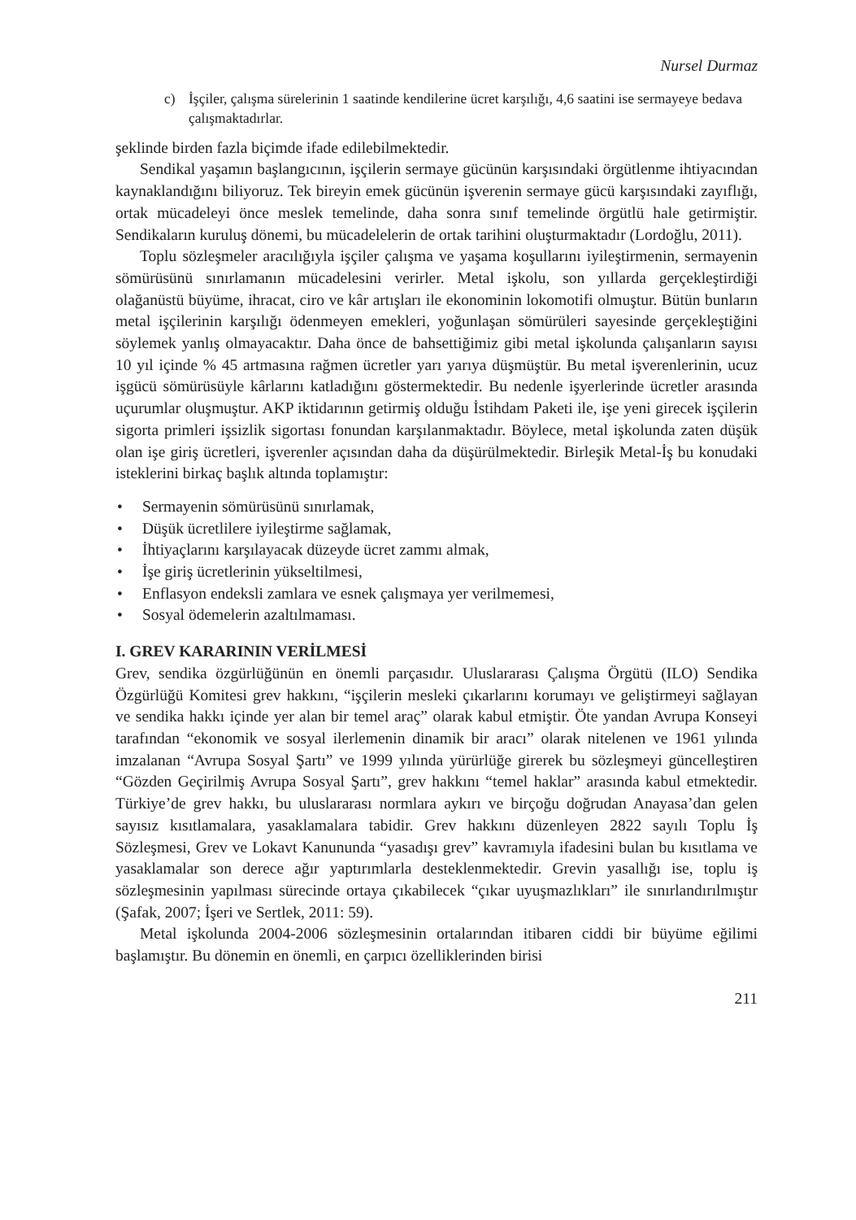Nursel Durmaz
c) İşçiler, çalışma sürelerinin 1 saatinde kendilerine ücret karşılığı, 4,6 saatini ise sermayeye bedava çalışmaktadırlar.
şeklinde birden fazla biçimde ifade edilebilmektedir.
Sendikal yaşamın başlangıcının, işçilerin sermaye gücünün karşısındaki örgütlenme ihtiyacından kaynaklandığını biliyoruz. Tek bireyin emek gücünün işverenin sermaye gücü karşısındaki zayıflığı, ortak mücadeleyi önce meslek temelinde, daha sonra sınıf temelinde örgütlü hale getirmiştir. Sendikaların kuruluş dönemi, bu mücadelelerin de ortak tarihini oluşturmaktadır (Lordoğlu, 2011).
Toplu sözleşmeler aracılığıyla işçiler çalışma ve yaşama koşullarını iyileştirmenin, sermayenin sömürüsünü sınırlamanın mücadelesini verirler. Metal işkolu, son yıllarda gerçekleştirdiği olağanüstü büyüme, ihracat, ciro ve kâr artışları ile ekonominin lokomotifi olmuştur. Bütün bunların metal işçilerinin karşılığı ödenmeyen emekleri, yoğunlaşan sömürüleri sayesinde gerçekleştiğini söylemek yanlış olmayacaktır. Daha önce de bahsettiğimiz gibi metal işkolunda çalışanların sayısı 10 yıl içinde % 45 artmasına rağmen ücretler yarı yarıya düşmüştür. Bu metal işverenlerinin, ucuz işgücü sömürüsüyle kârlarını katladığını göstermektedir. Bu nedenle işyerlerinde ücretler arasında uçurumlar oluşmuştur. AKP iktidarının getirmiş olduğu İstihdam Paketi ile, işe yeni girecek işçilerin sigorta primleri işsizlik sigortası fonundan karşılanmaktadır. Böylece, metal işkolunda zaten düşük olan işe giriş ücretleri, işverenler açısından daha da düşürülmektedir. Birleşik Metal-İş bu konudaki isteklerini birkaç başlık altında toplamıştır:
• Sermayenin sömürüsünü sınırlamak,
• Düşük ücretlilere iyileştirme sağlamak,
• İhtiyaçlarını karşılayacak düzeyde ücret zammı almak,
• İşe giriş ücretlerinin yükseltilmesi,
• Enflasyon endeksli zamlara ve esnek çalışmaya yer verilmemesi,
• Sosyal ödemelerin azaltılmaması.
I. GREV KARARININ VERİLMESİ
Grev, sendika özgürlüğünün en önemli parçasıdır. Uluslararası Çalışma Örgütü (ILO) Sendika Özgürlüğü Komitesi grev hakkını, “işçilerin mesleki çıkarlarını korumayı ve geliştirmeyi sağlayan ve sendika hakkı içinde yer alan bir temel araç” olarak kabul etmiştir. Öte yandan Avrupa Konseyi tarafından “ekonomik ve sosyal ilerlemenin dinamik bir aracı” olarak nitelenen ve 1961 yılında imzalanan “Avrupa Sosyal Şartı” ve 1999 yılında yürürlüğe girerek bu sözleşmeyi güncelleştiren “Gözden Geçirilmiş Avrupa Sosyal Şartı”, grev hakkını “temel haklar” arasında kabul etmektedir. Türkiye’de grev hakkı, bu uluslararası normlara aykırı ve birçoğu doğrudan Anayasa’dan gelen sayısız kısıtlamalara, yasaklamalara tabidir. Grev hakkını düzenleyen 2822 sayılı Toplu İş Sözleşmesi, Grev ve Lokavt Kanununda “yasadışı grev” kavramıyla ifadesini bulan bu kısıtlama ve yasaklamalar son derece ağır yaptırımlarla desteklenmektedir. Grevin yasallığı ise, toplu iş sözleşmesinin yapılması sürecinde ortaya çıkabilecek “çıkar uyuşmazlıkları” ile sınırlandırılmıştır (Şafak, 2007; İşeri ve Sertlek, 2011: 59).
Metal işkolunda 2004-2006 sözleşmesinin ortalarından itibaren ciddi bir büyüme eğilimi başlamıştır. Bu dönemin en önemli, en çarpıcı özelliklerinden birisi
211